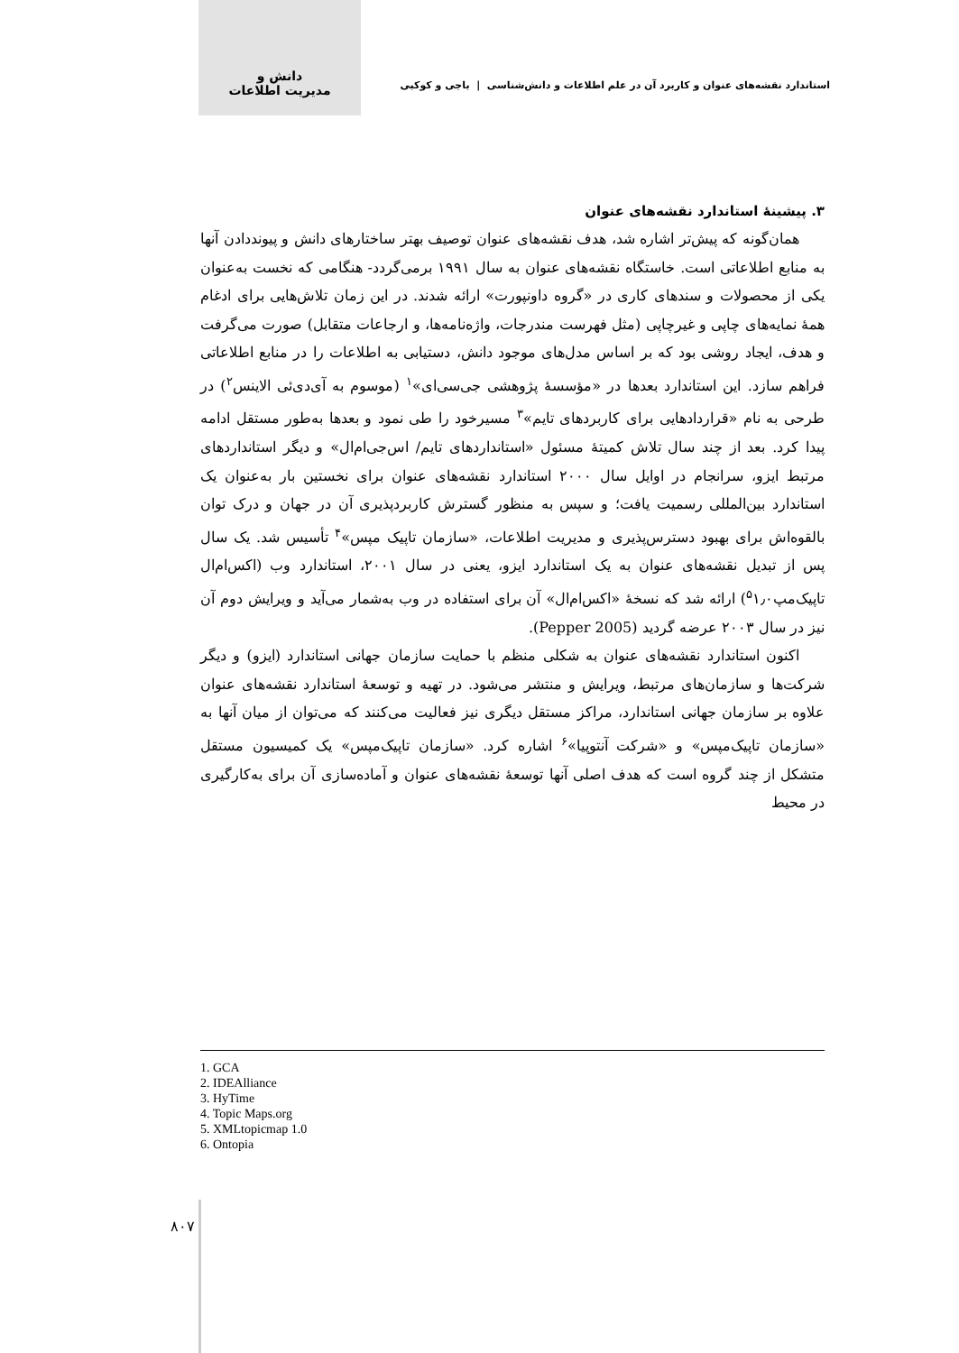دانش و
مدیریت اطلاعات
استاندارد نقشه‌های عنوان و کاربرد آن در علم اطلاعات و دانش‌شناسی | باجی و کوکبی
۳. پیشینۀ استاندارد نقشه‌های عنوان
همان‌گونه که پیش‌تر اشاره شد، هدف نقشه‌های عنوان توصیف بهتر ساختارهای دانش و پیونددادن آنها به منابع اطلاعاتی است. خاستگاه نقشه‌های عنوان به سال ۱۹۹۱ برمی‌گردد- هنگامی که نخست به‌عنوان یکی از محصولات و سندهای کاری در «گروه داونپورت» ارائه شدند. در این زمان تلاش‌هایی برای ادغام همۀ نمایه‌های چاپی و غیرچاپی (مثل فهرست مندرجات، واژه‌نامه‌ها، و ارجاعات متقابل) صورت می‌گرفت و هدف، ایجاد روشی بود که بر اساس مدل‌های موجود دانش، دستیابی به اطلاعات را در منابع اطلاعاتی فراهم سازد. این استاندارد بعدها در «مؤسسۀ پژوهشی جی‌سی‌ای»<sup>۱</sup> (موسوم به آی‌دی‌ئی الاینس<sup>۲</sup>) در طرحی به نام «قراردادهایی برای کاربردهای تایم»<sup>۳</sup> مسیرخود را طی نمود و بعدها به‌طور مستقل ادامه پیدا کرد. بعد از چند سال تلاش کمیتۀ مسئول «استانداردهای تایم/ اس‌جی‌ام‌ال» و دیگر استانداردهای مرتبط ایزو، سرانجام در اوایل سال ۲۰۰۰ استاندارد نقشه‌های عنوان برای نخستین بار به‌عنوان یک استاندارد بین‌المللی رسمیت یافت؛ و سپس به منظور گسترش کاربردپذیری آن در جهان و درک توان بالقوه‌اش برای بهبود دسترس‌پذیری و مدیریت اطلاعات، «سازمان تاپیک مپس»<sup>۴</sup> تأسیس شد. یک سال پس از تبدیل نقشه‌های عنوان به یک استاندارد ایزو، یعنی در سال ۲۰۰۱، استاندارد وب (اکس‌ام‌ال تاپیک‌مپ<sup>۵</sup>۱٫۰) ارائه شد که نسخۀ «اکس‌ام‌ال» آن برای استفاده در وب به‌شمار می‌آید و ویرایش دوم آن نیز در سال ۲۰۰۳ عرضه گردید (Pepper 2005).
اکنون استاندارد نقشه‌های عنوان به شکلی منظم با حمایت سازمان جهانی استاندارد (ایزو) و دیگر شرکت‌ها و سازمان‌های مرتبط، ویرایش و منتشر می‌شود. در تهیه و توسعۀ استاندارد نقشه‌های عنوان علاوه بر سازمان جهانی استاندارد، مراکز مستقل دیگری نیز فعالیت می‌کنند که می‌توان از میان آنها به «سازمان تاپیک‌مپس» و «شرکت آنتوپیا»<sup>۶</sup> اشاره کرد. «سازمان تاپیک‌مپس» یک کمیسیون مستقل متشکل از چند گروه است که هدف اصلی آنها توسعۀ نقشه‌های عنوان و آماده‌سازی آن برای به‌کارگیری در محیط
1. GCA
2. IDEAlliance
3. HyTime
4. Topic Maps.org
5. XMLtopicmap 1.0
6. Ontopia
۸۰۷